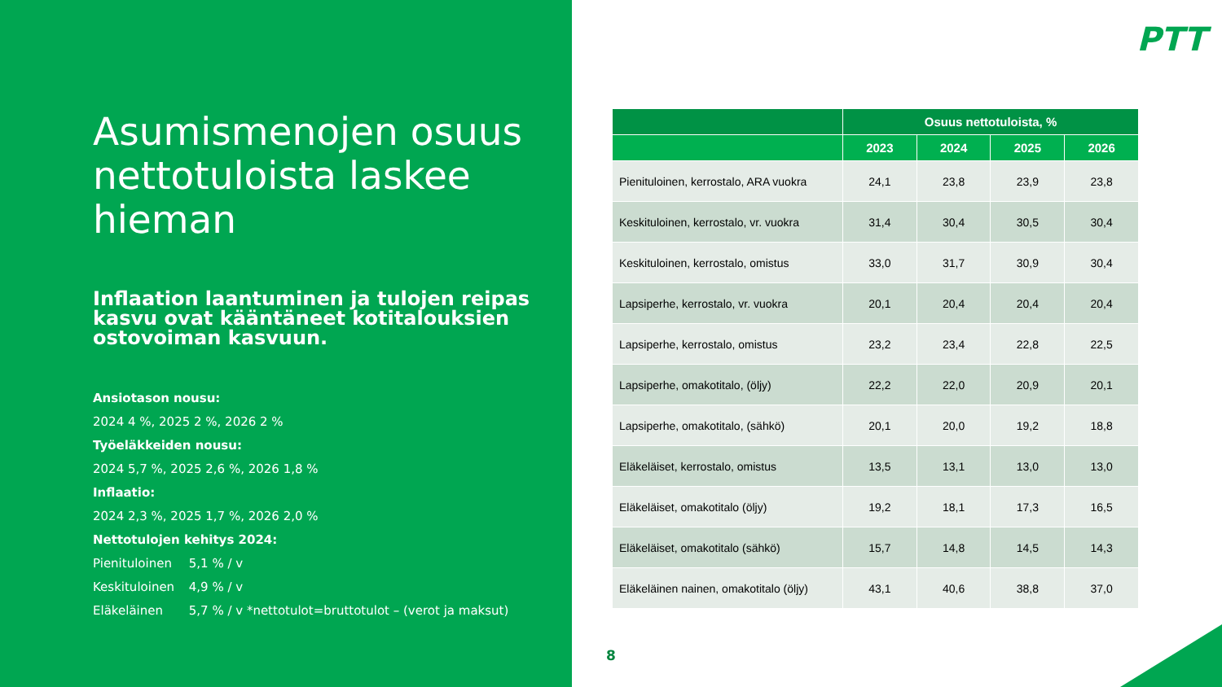Asumismenojen osuus nettotuloista laskee hieman
Inflaation laantuminen ja tulojen reipas kasvu ovat kääntäneet kotitalouksien ostovoiman kasvuun.
Ansiotason nousu:
2024 4 %, 2025 2 %, 2026 2 %
Työeläkkeiden nousu:
2024 5,7 %, 2025 2,6 %, 2026 1,8 %
Inflaatio:
2024 2,3 %, 2025 1,7 %, 2026 2,0 %
Nettotulojen kehitys 2024:
Pienituloinen 5,1 % / v
Keskituloinen 4,9 % / v
Eläkeläinen 5,7 % / v *nettotulot=bruttotulot – (verot ja maksut)
PTT
| | Osuus nettotuloista, % | | | |
| --- | --- | --- | --- | --- |
| | 2023 | 2024 | 2025 | 2026 |
| Pienituloinen, kerrostalo, ARA vuokra | 24,1 | 23,8 | 23,9 | 23,8 |
| Keskituloinen, kerrostalo, vr. vuokra | 31,4 | 30,4 | 30,5 | 30,4 |
| Keskituloinen, kerrostalo, omistus | 33,0 | 31,7 | 30,9 | 30,4 |
| Lapsiperhe, kerrostalo, vr. vuokra | 20,1 | 20,4 | 20,4 | 20,4 |
| Lapsiperhe, kerrostalo, omistus | 23,2 | 23,4 | 22,8 | 22,5 |
| Lapsiperhe, omakotitalo, (öljy) | 22,2 | 22,0 | 20,9 | 20,1 |
| Lapsiperhe, omakotitalo, (sähkö) | 20,1 | 20,0 | 19,2 | 18,8 |
| Eläkeläiset, kerrostalo, omistus | 13,5 | 13,1 | 13,0 | 13,0 |
| Eläkeläiset, omakotitalo (öljy) | 19,2 | 18,1 | 17,3 | 16,5 |
| Eläkeläiset, omakotitalo (sähkö) | 15,7 | 14,8 | 14,5 | 14,3 |
| Eläkeläinen nainen, omakotitalo (öljy) | 43,1 | 40,6 | 38,8 | 37,0 |
8